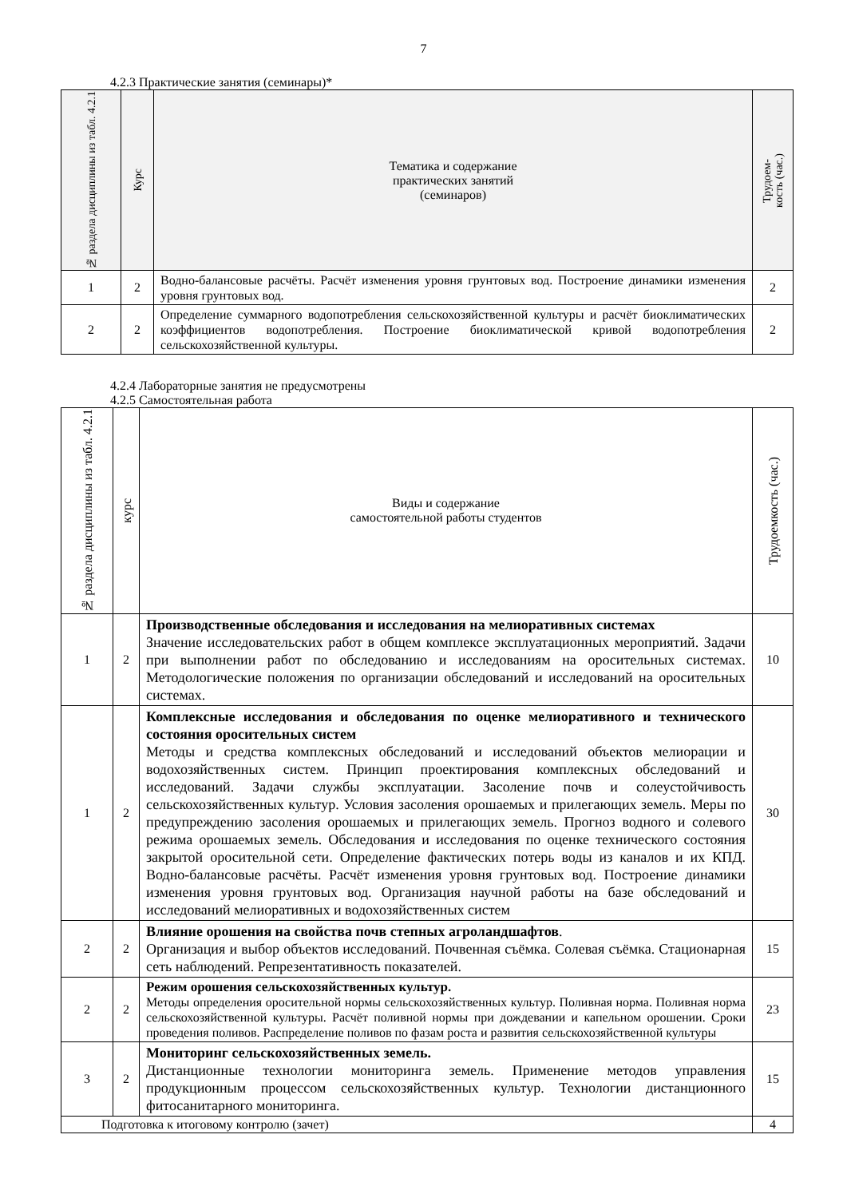7
4.2.3 Практические занятия (семинары)*
| № раздела дисциплины из табл. 4.2.1 | Курс | Тематика и содержание практических занятий (семинаров) | Трудоем- кость (час.) |
| --- | --- | --- | --- |
| 1 | 2 | Водно-балансовые расчёты. Расчёт изменения уровня грунтовых вод. Построение динамики изменения уровня грунтовых вод. | 2 |
| 2 | 2 | Определение суммарного водопотребления сельскохозяйственной культуры и расчёт биоклиматических коэффициентов водопотребления. Построение биоклиматической кривой водопотребления сельскохозяйственной культуры. | 2 |
4.2.4 Лабораторные занятия не предусмотрены
4.2.5 Самостоятельная работа
| № раздела дисциплины из табл. 4.2.1 | курс | Виды и содержание самостоятельной работы студентов | Трудоемкость (час.) |
| --- | --- | --- | --- |
| 1 | 2 | Производственные обследования и исследования на мелиоративных системах Значение исследовательских работ в общем комплексе эксплуатационных мероприятий. Задачи при выполнении работ по обследованию и исследованиям на оросительных системах. Методологические положения по организации обследований и исследований на оросительных системах. | 10 |
| 1 | 2 | Комплексные исследования и обследования по оценке мелиоративного и технического состояния оросительных систем Методы и средства комплексных обследований и исследований объектов мелиорации и водохозяйственных систем. Принцип проектирования комплексных обследований и исследований. Задачи службы эксплуатации. Засоление почв и солеустойчивость сельскохозяйственных культур. Условия засоления орошаемых и прилегающих земель. Меры по предупреждению засоления орошаемых и прилегающих земель. Прогноз водного и солевого режима орошаемых земель. Обследования и исследования по оценке технического состояния закрытой оросительной сети. Определение фактических потерь воды из каналов и их КПД. Водно-балансовые расчёты. Расчёт изменения уровня грунтовых вод. Построение динамики изменения уровня грунтовых вод. Организация научной работы на базе обследований и исследований мелиоративных и водохозяйственных систем | 30 |
| 2 | 2 | Влияние орошения на свойства почв степных агроландшафтов . Организация и выбор объектов исследований. Почвенная съёмка. Солевая съёмка. Стационарная сеть наблюдений. Репрезентативность показателей. | 15 |
| 2 | 2 | Режим орошения сельскохозяйственных культур. Методы определения оросительной нормы сельскохозяйственных культур. Поливная норма. Поливная норма сельскохозяйственной культуры. Расчёт поливной нормы при дождевании и капельном орошении. Сроки проведения поливов. Распределение поливов по фазам роста и развития сельскохозяйственной культуры | 23 |
| 3 | 2 | Мониторинг сельскохозяйственных земель. Дистанционные технологии мониторинга земель. Применение методов управления продукционным процессом сельскохозяйственных культур. Технологии дистанционного фитосанитарного мониторинга. | 15 |
| Подготовка к итоговому контролю (зачет) | | | 4 |